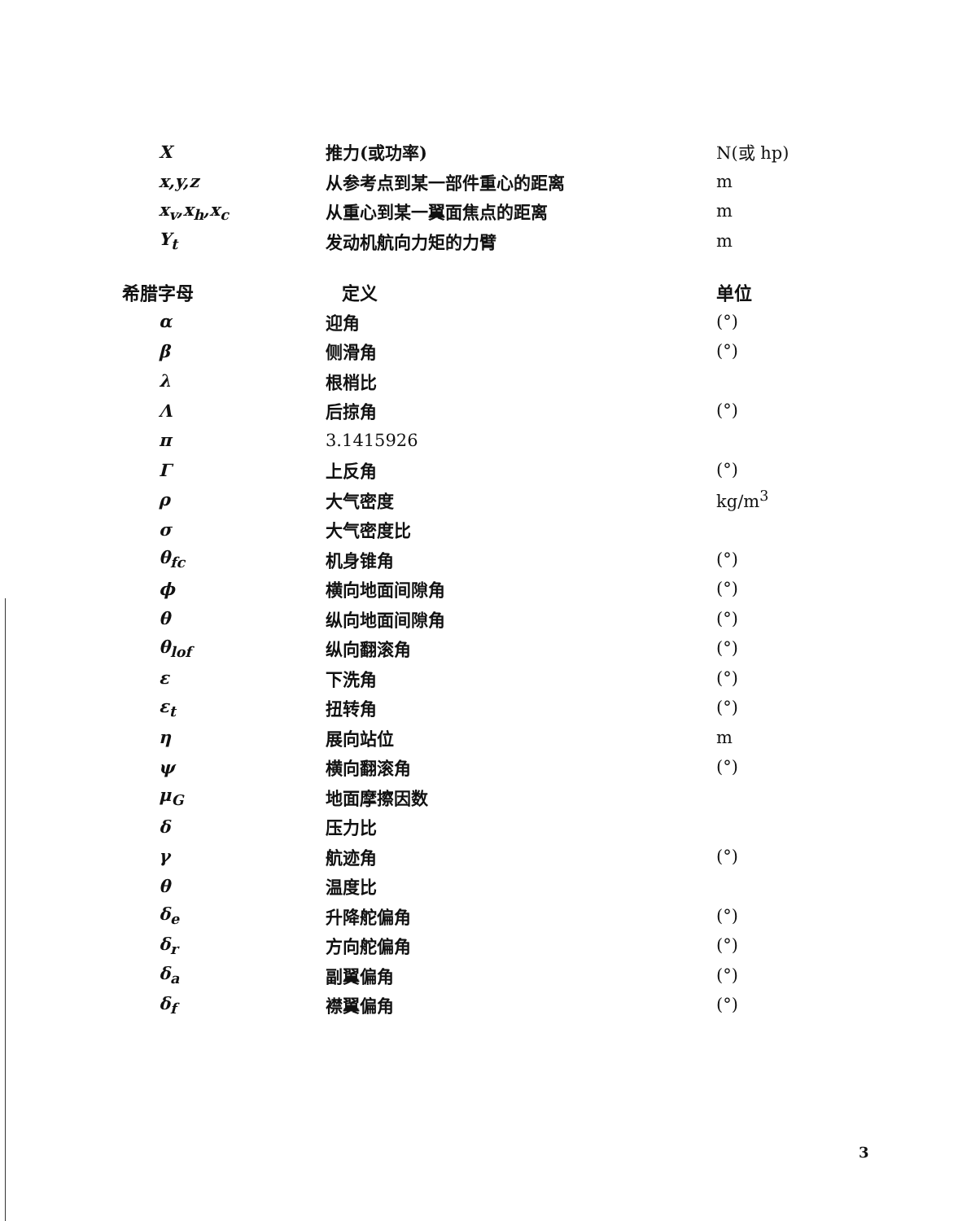| X | 推力(或功率) | N(或 hp) |
| x,y,z | 从参考点到某一部件重心的距离 | m |
| x<sub>v</sub>,x<sub>h</sub>,x<sub>c</sub> | 从重心到某一翼面焦点的距离 | m |
| Y<sub>t</sub> | 发动机航向力矩的力臂 | m |
| 希腊字母 | 定义 | 单位 |
| α | 迎角 | (°) |
| β | 侧滑角 | (°) |
| λ | 根梢比 | |
| Λ | 后掠角 | (°) |
| π | 3.1415926 | |
| Γ | 上反角 | (°) |
| ρ | 大气密度 | kg/m<sup>3</sup> |
| σ | 大气密度比 | |
| θ<sub>fc</sub> | 机身锥角 | (°) |
| ϕ | 横向地面间隙角 | (°) |
| θ | 纵向地面间隙角 | (°) |
| θ<sub>lof</sub> | 纵向翻滚角 | (°) |
| ε | 下洗角 | (°) |
| ε<sub>t</sub> | 扭转角 | (°) |
| η | 展向站位 | m |
| ψ | 横向翻滚角 | (°) |
| μ<sub>G</sub> | 地面摩擦因数 | |
| δ | 压力比 | |
| γ | 航迹角 | (°) |
| θ | 温度比 | |
| δ<sub>e</sub> | 升降舵偏角 | (°) |
| δ<sub>r</sub> | 方向舵偏角 | (°) |
| δ<sub>a</sub> | 副翼偏角 | (°) |
| δ<sub>f</sub> | 襟翼偏角 | (°) |
3